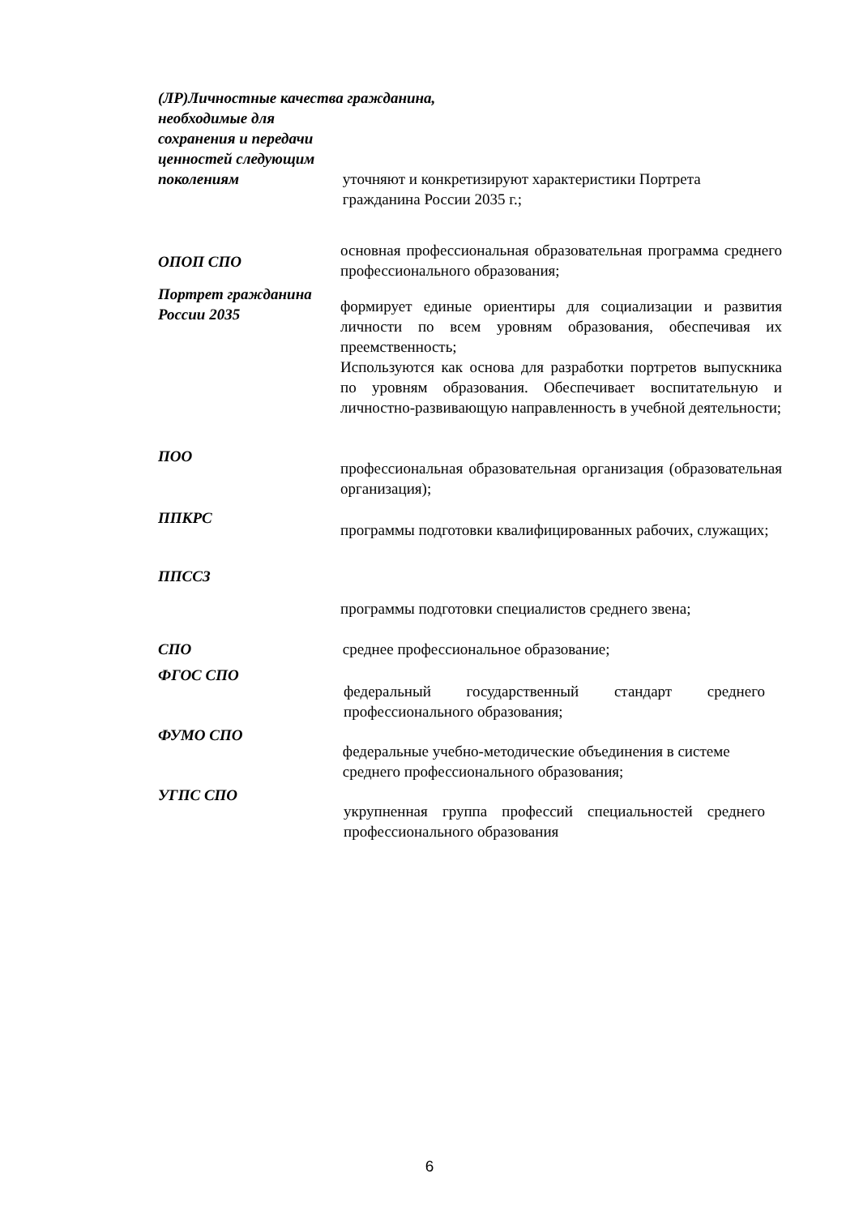(ЛР)Личностные качества гражданина,
необходимые для
сохранения и передачи
ценностей следующим
поколениям
уточняют и конкретизируют характеристики Портрета гражданина России 2035 г.;
ОПОП СПО
основная профессиональная образовательная программа среднего профессионального образования;
Портрет гражданина России 2035
формирует единые ориентиры для социализации и развития личности по всем уровням образования, обеспечивая их преемственность;
Используются как основа для разработки портретов выпускника по уровням образования. Обеспечивает воспитательную и личностно-развивающую направленность в учебной деятельности;
ПОО
профессиональная образовательная организация (образовательная организация);
ППКРС
программы подготовки квалифицированных рабочих, служащих;
ППССЗ
программы подготовки специалистов среднего звена;
СПО среднее профессиональное образование;
ФГОС СПО
федеральный государственный стандарт среднего профессионального образования;
ФУМО СПО
федеральные учебно-методические объединения в системе среднего профессионального образования;
УГПС СПО
укрупненная группа профессий специальностей среднего профессионального образования
6